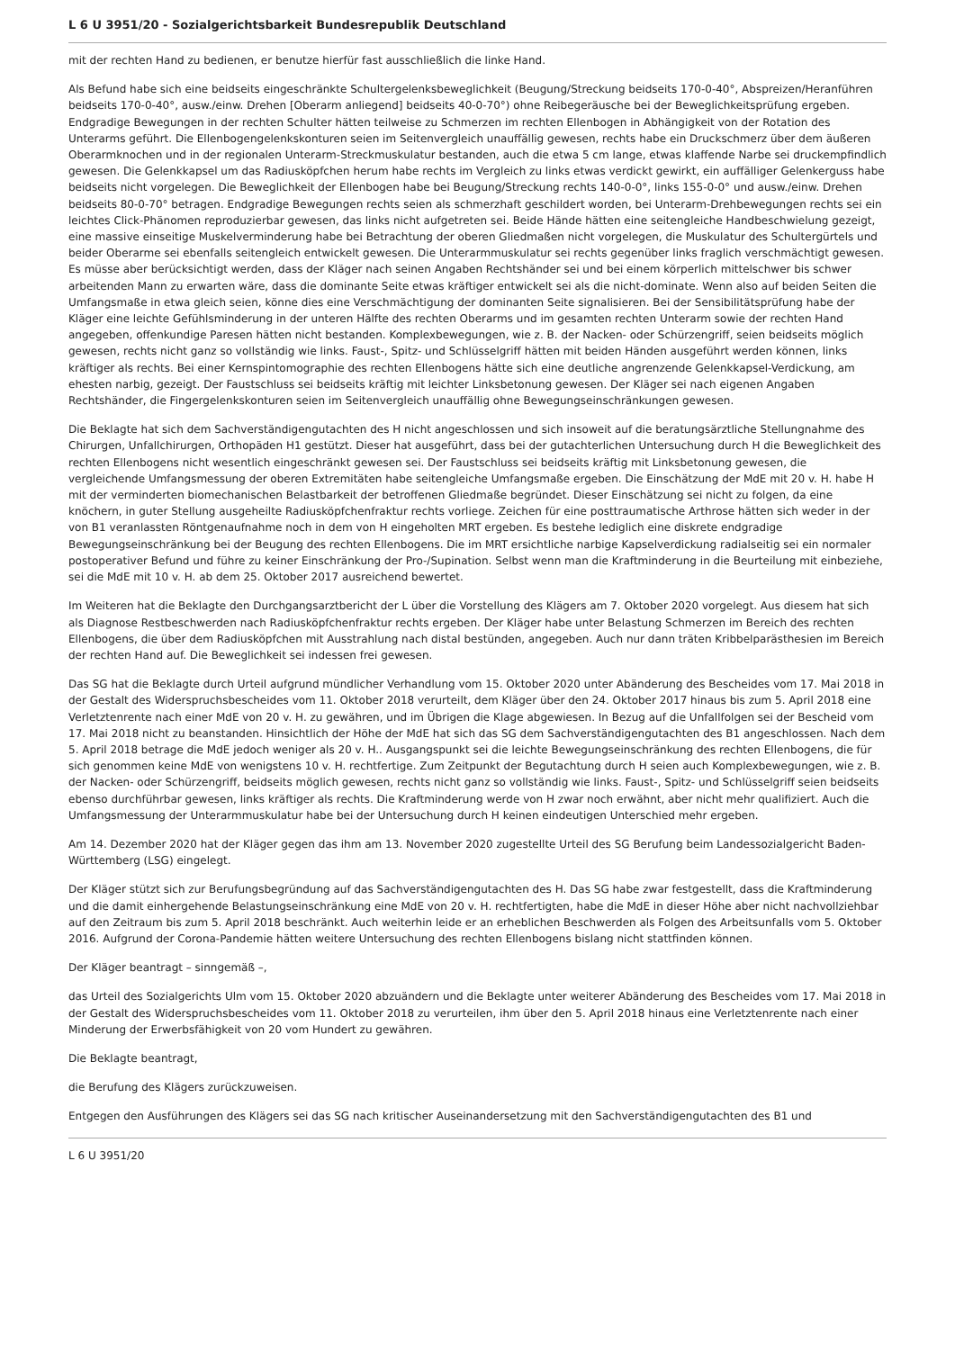L 6 U 3951/20 - Sozialgerichtsbarkeit Bundesrepublik Deutschland
mit der rechten Hand zu bedienen, er benutze hierfür fast ausschließlich die linke Hand.
Als Befund habe sich eine beidseits eingeschränkte Schultergelenksbeweglichkeit (Beugung/Streckung beidseits 170-0-40°, Abspreizen/Heranführen beidseits 170-0-40°, ausw./einw. Drehen [Oberarm anliegend] beidseits 40-0-70°) ohne Reibegeräusche bei der Beweglichkeitsprüfung ergeben. Endgradige Bewegungen in der rechten Schulter hätten teilweise zu Schmerzen im rechten Ellenbogen in Abhängigkeit von der Rotation des Unterarms geführt. Die Ellenbogengelenkskonturen seien im Seitenvergleich unauffällig gewesen, rechts habe ein Druckschmerz über dem äußeren Oberarmknochen und in der regionalen Unterarm-Streckmuskulatur bestanden, auch die etwa 5 cm lange, etwas klaffende Narbe sei druckempfindlich gewesen. Die Gelenkkapsel um das Radiusköpfchen herum habe rechts im Vergleich zu links etwas verdickt gewirkt, ein auffälliger Gelenkerguss habe beidseits nicht vorgelegen. Die Beweglichkeit der Ellenbogen habe bei Beugung/Streckung rechts 140-0-0°, links 155-0-0° und ausw./einw. Drehen beidseits 80-0-70° betragen. Endgradige Bewegungen rechts seien als schmerzhaft geschildert worden, bei Unterarm-Drehbewegungen rechts sei ein leichtes Click-Phänomen reproduzierbar gewesen, das links nicht aufgetreten sei. Beide Hände hätten eine seitengleiche Handbeschwielung gezeigt, eine massive einseitige Muskelverminderung habe bei Betrachtung der oberen Gliedmaßen nicht vorgelegen, die Muskulatur des Schultergürtels und beider Oberarme sei ebenfalls seitengleich entwickelt gewesen. Die Unterarmmuskulatur sei rechts gegenüber links fraglich verschmächtigt gewesen. Es müsse aber berücksichtigt werden, dass der Kläger nach seinen Angaben Rechtshänder sei und bei einem körperlich mittelschwer bis schwer arbeitenden Mann zu erwarten wäre, dass die dominante Seite etwas kräftiger entwickelt sei als die nicht-dominate. Wenn also auf beiden Seiten die Umfangsmaße in etwa gleich seien, könne dies eine Verschmächtigung der dominanten Seite signalisieren. Bei der Sensibilitätsprüfung habe der Kläger eine leichte Gefühlsminderung in der unteren Hälfte des rechten Oberarms und im gesamten rechten Unterarm sowie der rechten Hand angegeben, offenkundige Paresen hätten nicht bestanden. Komplexbewegungen, wie z. B. der Nacken- oder Schürzengriff, seien beidseits möglich gewesen, rechts nicht ganz so vollständig wie links. Faust-, Spitz- und Schlüsselgriff hätten mit beiden Händen ausgeführt werden können, links kräftiger als rechts. Bei einer Kernspintomographie des rechten Ellenbogens hätte sich eine deutliche angrenzende Gelenkkapsel-Verdickung, am ehesten narbig, gezeigt. Der Faustschluss sei beidseits kräftig mit leichter Linksbetonung gewesen. Der Kläger sei nach eigenen Angaben Rechtshänder, die Fingergelenkskonturen seien im Seitenvergleich unauffällig ohne Bewegungseinschränkungen gewesen.
Die Beklagte hat sich dem Sachverständigengutachten des H nicht angeschlossen und sich insoweit auf die beratungsärztliche Stellungnahme des Chirurgen, Unfallchirurgen, Orthopäden H1 gestützt. Dieser hat ausgeführt, dass bei der gutachterlichen Untersuchung durch H die Beweglichkeit des rechten Ellenbogens nicht wesentlich eingeschränkt gewesen sei. Der Faustschluss sei beidseits kräftig mit Linksbetonung gewesen, die vergleichende Umfangsmessung der oberen Extremitäten habe seitengleiche Umfangsmaße ergeben. Die Einschätzung der MdE mit 20 v. H. habe H mit der verminderten biomechanischen Belastbarkeit der betroffenen Gliedmaße begründet. Dieser Einschätzung sei nicht zu folgen, da eine knöchern, in guter Stellung ausgeheilte Radiusköpfchenfraktur rechts vorliege. Zeichen für eine posttraumatische Arthrose hätten sich weder in der von B1 veranlassten Röntgenaufnahme noch in dem von H eingeholten MRT ergeben. Es bestehe lediglich eine diskrete endgradige Bewegungseinschränkung bei der Beugung des rechten Ellenbogens. Die im MRT ersichtliche narbige Kapselverdickung radialseitig sei ein normaler postoperativer Befund und führe zu keiner Einschränkung der Pro-/Supination. Selbst wenn man die Kraftminderung in die Beurteilung mit einbeziehe, sei die MdE mit 10 v. H. ab dem 25. Oktober 2017 ausreichend bewertet.
Im Weiteren hat die Beklagte den Durchgangsarztbericht der L über die Vorstellung des Klägers am 7. Oktober 2020 vorgelegt. Aus diesem hat sich als Diagnose Restbeschwerden nach Radiusköpfchenfraktur rechts ergeben. Der Kläger habe unter Belastung Schmerzen im Bereich des rechten Ellenbogens, die über dem Radiusköpfchen mit Ausstrahlung nach distal bestünden, angegeben. Auch nur dann träten Kribbelparästhesien im Bereich der rechten Hand auf. Die Beweglichkeit sei indessen frei gewesen.
Das SG hat die Beklagte durch Urteil aufgrund mündlicher Verhandlung vom 15. Oktober 2020 unter Abänderung des Bescheides vom 17. Mai 2018 in der Gestalt des Widerspruchsbescheides vom 11. Oktober 2018 verurteilt, dem Kläger über den 24. Oktober 2017 hinaus bis zum 5. April 2018 eine Verletztenrente nach einer MdE von 20 v. H. zu gewähren, und im Übrigen die Klage abgewiesen. In Bezug auf die Unfallfolgen sei der Bescheid vom 17. Mai 2018 nicht zu beanstanden. Hinsichtlich der Höhe der MdE hat sich das SG dem Sachverständigengutachten des B1 angeschlossen. Nach dem 5. April 2018 betrage die MdE jedoch weniger als 20 v. H.. Ausgangspunkt sei die leichte Bewegungseinschränkung des rechten Ellenbogens, die für sich genommen keine MdE von wenigstens 10 v. H. rechtfertige. Zum Zeitpunkt der Begutachtung durch H seien auch Komplexbewegungen, wie z. B. der Nacken- oder Schürzengriff, beidseits möglich gewesen, rechts nicht ganz so vollständig wie links. Faust-, Spitz- und Schlüsselgriff seien beidseits ebenso durchführbar gewesen, links kräftiger als rechts. Die Kraftminderung werde von H zwar noch erwähnt, aber nicht mehr qualifiziert. Auch die Umfangsmessung der Unterarmmuskulatur habe bei der Untersuchung durch H keinen eindeutigen Unterschied mehr ergeben.
Am 14. Dezember 2020 hat der Kläger gegen das ihm am 13. November 2020 zugestellte Urteil des SG Berufung beim Landessozialgericht Baden-Württemberg (LSG) eingelegt.
Der Kläger stützt sich zur Berufungsbegründung auf das Sachverständigengutachten des H. Das SG habe zwar festgestellt, dass die Kraftminderung und die damit einhergehende Belastungseinschränkung eine MdE von 20 v. H. rechtfertigten, habe die MdE in dieser Höhe aber nicht nachvollziehbar auf den Zeitraum bis zum 5. April 2018 beschränkt. Auch weiterhin leide er an erheblichen Beschwerden als Folgen des Arbeitsunfalls vom 5. Oktober 2016. Aufgrund der Corona-Pandemie hätten weitere Untersuchung des rechten Ellenbogens bislang nicht stattfinden können.
Der Kläger beantragt – sinngemäß –,
das Urteil des Sozialgerichts Ulm vom 15. Oktober 2020 abzuändern und die Beklagte unter weiterer Abänderung des Bescheides vom 17. Mai 2018 in der Gestalt des Widerspruchsbescheides vom 11. Oktober 2018 zu verurteilen, ihm über den 5. April 2018 hinaus eine Verletztenrente nach einer Minderung der Erwerbsfähigkeit von 20 vom Hundert zu gewähren.
Die Beklagte beantragt,
die Berufung des Klägers zurückzuweisen.
Entgegen den Ausführungen des Klägers sei das SG nach kritischer Auseinandersetzung mit den Sachverständigengutachten des B1 und
L 6 U 3951/20